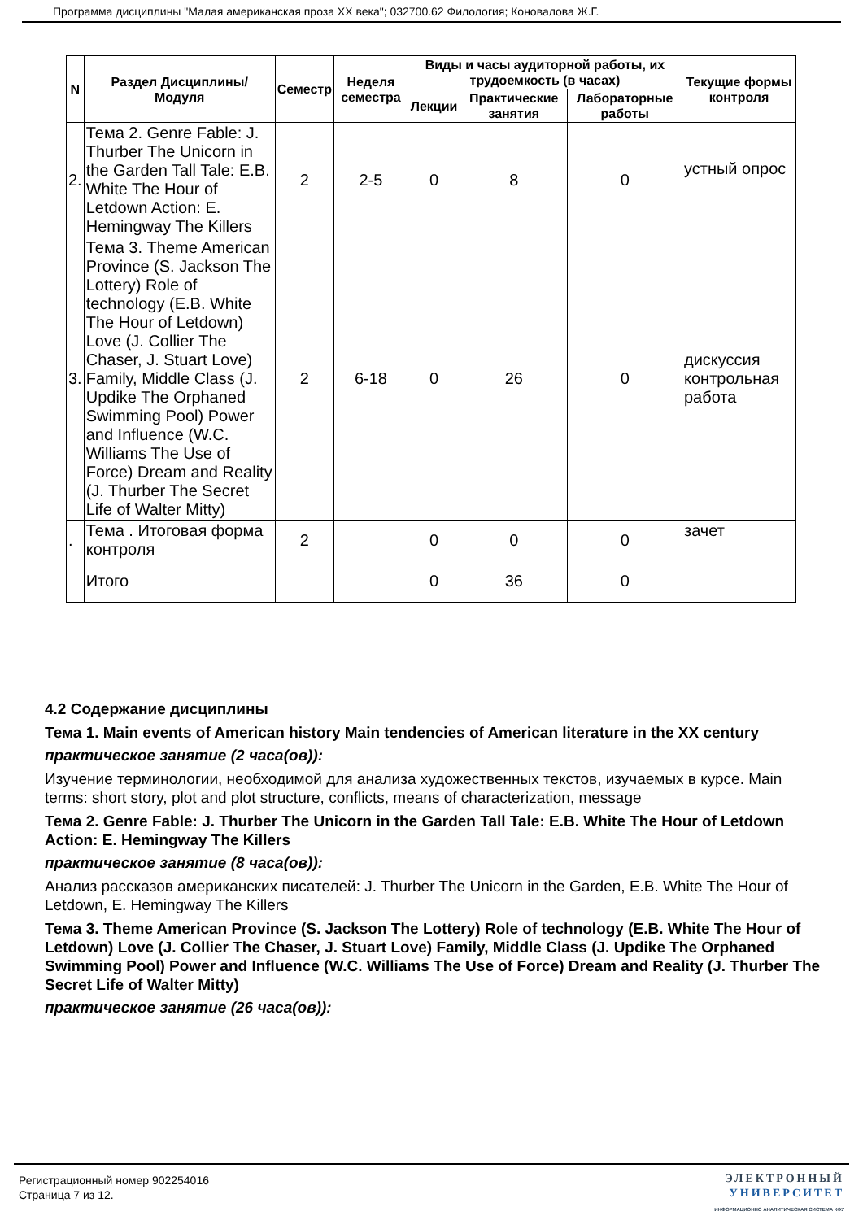Программа дисциплины "Малая американская проза XX века"; 032700.62 Филология; Коновалова Ж.Г.
| N | Раздел Дисциплины/ Модуля | Семестр | Неделя семестра | Виды и часы аудиторной работы, их трудоемкость (в часах) | | | Текущие формы контроля |
| --- | --- | --- | --- | --- | --- | --- | --- |
| | | | | Лекции | Практические занятия | Лабораторные работы | |
| 2. | Тема 2. Genre Fable: J. Thurber The Unicorn in the Garden Tall Tale: E.B. White The Hour of Letdown Action: E. Hemingway The Killers | 2 | 2-5 | 0 | 8 | 0 | устный опрос |
| 3. | Тема 3. Theme American Province (S. Jackson The Lottery) Role of technology (E.B. White The Hour of Letdown) Love (J. Collier The Chaser, J. Stuart Love) Family, Middle Class (J. Updike The Orphaned Swimming Pool) Power and Influence (W.C. Williams The Use of Force) Dream and Reality (J. Thurber The Secret Life of Walter Mitty) | 2 | 6-18 | 0 | 26 | 0 | дискуссия контрольная работа |
| . | Тема . Итоговая форма контроля | 2 | | 0 | 0 | 0 | зачет |
| | Итого | | | 0 | 36 | 0 | |
4.2 Содержание дисциплины
Тема 1. Main events of American history Main tendencies of American literature in the XX century
практическое занятие (2 часа(ов)):
Изучение терминологии, необходимой для анализа художественных текстов, изучаемых в курсе. Main terms: short story, plot and plot structure, conflicts, means of characterization, message
Тема 2. Genre Fable: J. Thurber The Unicorn in the Garden Tall Tale: E.B. White The Hour of Letdown Action: E. Hemingway The Killers
практическое занятие (8 часа(ов)):
Анализ рассказов американских писателей: J. Thurber The Unicorn in the Garden, E.B. White The Hour of Letdown, E. Hemingway The Killers
Тема 3. Theme American Province (S. Jackson The Lottery) Role of technology (E.B. White The Hour of Letdown) Love (J. Collier The Chaser, J. Stuart Love) Family, Middle Class (J. Updike The Orphaned Swimming Pool) Power and Influence (W.C. Williams The Use of Force) Dream and Reality (J. Thurber The Secret Life of Walter Mitty)
практическое занятие (26 часа(ов)):
Регистрационный номер 902254016
Страница 7 из 12.
ЭЛЕКТРОННЫЙ
УНИВЕРСИТЕТ
ИНФОРМАЦИОННО АНАЛИТИЧЕСКАЯ СИСТЕМА КФУ